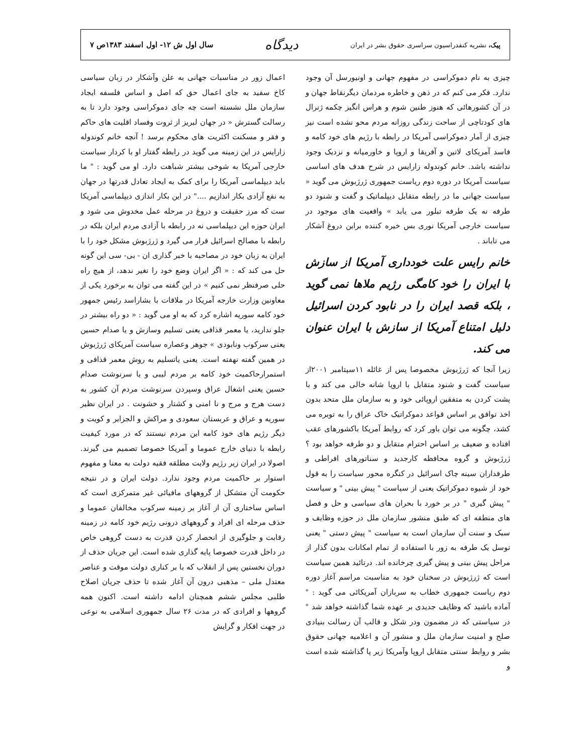پیک، نشریه کنفدراسیون سراسری حقوق بشر در ایران
دیدگاه
سال اول ش ۱۲- اول اسفند ۱۳۸۳ص ۷
چیزی به نام دموکراسی در مفهوم جهانی و اونیورسل آن وجود ندارد. فکر می کنم که در ذهن و خاطره مردمان دیگرنقاط جهان و در آن کشورهائی که هنوز طنین شوم و هراس انگیز چکمه ژنرال های کودتاچی از ساحت زندگی روزانه مردم محو نشده است نیز چیزی از آمار دموکراسی آمریکا در رابطه با رژیم های خود کامه و فاسد آمریکای لاتین و آفریقا و اروپا و خاورمیانه و نزدیک وجود نداشته باشد. خانم کوندوله زارایس در شرح هدف های اساسی سیاست آمریکا در دوره دوم ریاست جمهوری ژرژبوش می گوید « سیاست جهانی ما در رابطه متقابل دیپلماتیک و گفت و شنود دو طرفه نه یک طرفه تبلور می یابد » واقعیت های موجود در سیاست خارجی آمریکا نوری بس خیره کننده براین دروغ آشکار می تاباند .
خانم رایس علت خودداری آمریکا از سازش با ایران را خود کامگی رژیم ملاها نمی گوید ، بلکه قصد ایران را در نابود کردن اسرائیل دلیل امتناع آمریکا از سازش با ایران عنوان می کند.
زیرا آنجا که ژرژبوش مخصوصا پس از غائله ۱۱سپتامبر ۲۰۰۱از سیاست گفت و شنود متقابل با اروپا شانه خالی می کند و با پشت کردن به متفقین اروپائی خود و به سازمان ملل متحد بدون اخذ توافق بر اساس قواعد دموکراتیک خاک عراق را به توبره می کشد، چگونه می توان باور کرد که روابط آمریکا باکشورهای عقب افتاده و ضعیف بر اساس احترام متقابل و دو طرفه خواهد بود ؟ ژرژبوش و گروه محافظه کارجدید و سناتورهای افراطی و طرفداران سینه چاک اسرائیل در کنگره محور سیاست را به قول خود از شیوه دموکراتیک یعنی از سیاست " پیش بینی " و سیاست " پیش گیری " در بر خورد با بحران های سیاسی و حل و فصل های منطقه ای که طبق منشور سازمان ملل در حوزه وظایف و سبک و سنت آن سازمان است به سیاست " پیش دستی " یعنی توسل یک طرفه به زور با استفاده از تمام امکانات بدون گذار از مراحل پیش بینی و پیش گیری چرخانده اند. درتائید همین سیاست است که ژرژبوش در سخنان خود به مناسبت مراسم آغاز دوره دوم ریاست جمهوری خطاب به سربازان آمریکائی می گوید : " آماده باشید که وظایف جدیدی بر عهده شما گذاشته خواهد شد " در سیاستی که در مضمون ودر شکل و قالب آن رسالت بنیادی صلح و امنیت سازمان ملل و منشور آن و اعلامیه جهانی حقوق بشر و روابط سنتی متقابل اروپا وآمریکا زیر پا گذاشته شده است و
اعمال زور در مناسبات جهانی به علن وآشکار در زبان سیاسی کاخ سفید به جای اعمال حق که اصل و اساس فلسفه ایجاد سازمان ملل نشسته است چه جای دموکراسی وجود دارد تا به رسالت گسترش « در جهان لبریز از ثروت وفساد اقلیت های حاکم و فقر و مسکنت اکثریت های محکوم برسد ! آنچه خانم کوندوله زارایس در این زمینه می گوید در رابطه گفتار او با کردار سیاست خارجی آمریکا به شوخی بیشتر شباهت دارد. او می گوید : " ما باید دیپلماسی آمریکا را برای کمک به ایجاد تعادل قدرتها در جهان به نفع آزادی بکار اندازیم ...." در این بکار اندازی دیپلماسی آمریکا ست که مرز حقیقت و دروغ در مرحله عمل مخدوش می شود و ایران حوزه این دیپلماسی نه در رابطه با آزادی مردم ایران بلکه در رابطه با مصالح اسرائیل قرار می گیرد و ژرژبوش مشکل خود را با ایران به زبان خود در مصاحبه با خبر گذاری ان - بی- سی این گونه حل می کند که : « اگر ایران وضع خود را تغیر ندهد، از هیچ راه حلی صرفنظر نمی کنیم » در این گفته می توان به برخورد یکی از معاونین وزارت خارجه آمریکا در ملاقات با بشاراسد رئیس جمهور خود کامه سوریه اشاره کرد که به او می گوید : « دو راه بیشتر در جلو ندارید، یا معمر قذافی یعنی تسلیم وسازش و یا صدام حسین یعنی سرکوب ونابودی » جوهر وعصاره سیاست آمریکای ژرژبوش در همین گفته نهفته است. یعنی یاتسلیم به روش معمر قذافی و استمرارحاکمیت خود کامه بر مردم لیبی و یا سرنوشت صدام حسین یعنی اشغال عراق وسپردن سرنوشت مردم آن کشور به دست هرج و مرج و نا امنی و کشتار و خشونت . در ایران نظیر سوریه و عراق و عربستان سعودی و مراکش و الجزایر و کویت و دیگر رژیم های خود کامه این مردم نیستند که در مورد کیفیت رابطه با دنیای خارج عموما و آمریکا خصوصا تصمیم می گیرند. اصولا در ایران زیر رژیم ولایت مطلقه فقیه دولت به معنا و مفهوم استوار بر حاکمیت مردم وجود ندارد. دولت ایران و در نتیجه حکومت آن متشکل از گروههای مافیائی غیر متمرکزی است که اساس ساختاری آن از آغاز بر زمینه سرکوب مخالفان عموما و حذف مرحله ای افراد و گروههای درونی رژیم خود کامه در زمینه رقابت و جلوگیری از انحصار کردن قدرت به دست گروهی خاص در داخل قدرت خصوصا پایه گذاری شده است. این جریان حذف از دوران نخستین پس از انقلاب که با بر کناری دولت موقت و عناصر معتدل ملی – مذهبی درون آن آغاز شده تا حذف جریان اصلاح طلبی مجلس ششم همچنان ادامه داشته است. اکنون همه گروهها و افرادی که در مدت ۲۶ سال جمهوری اسلامی به نوعی در جهت افکار و گرایش